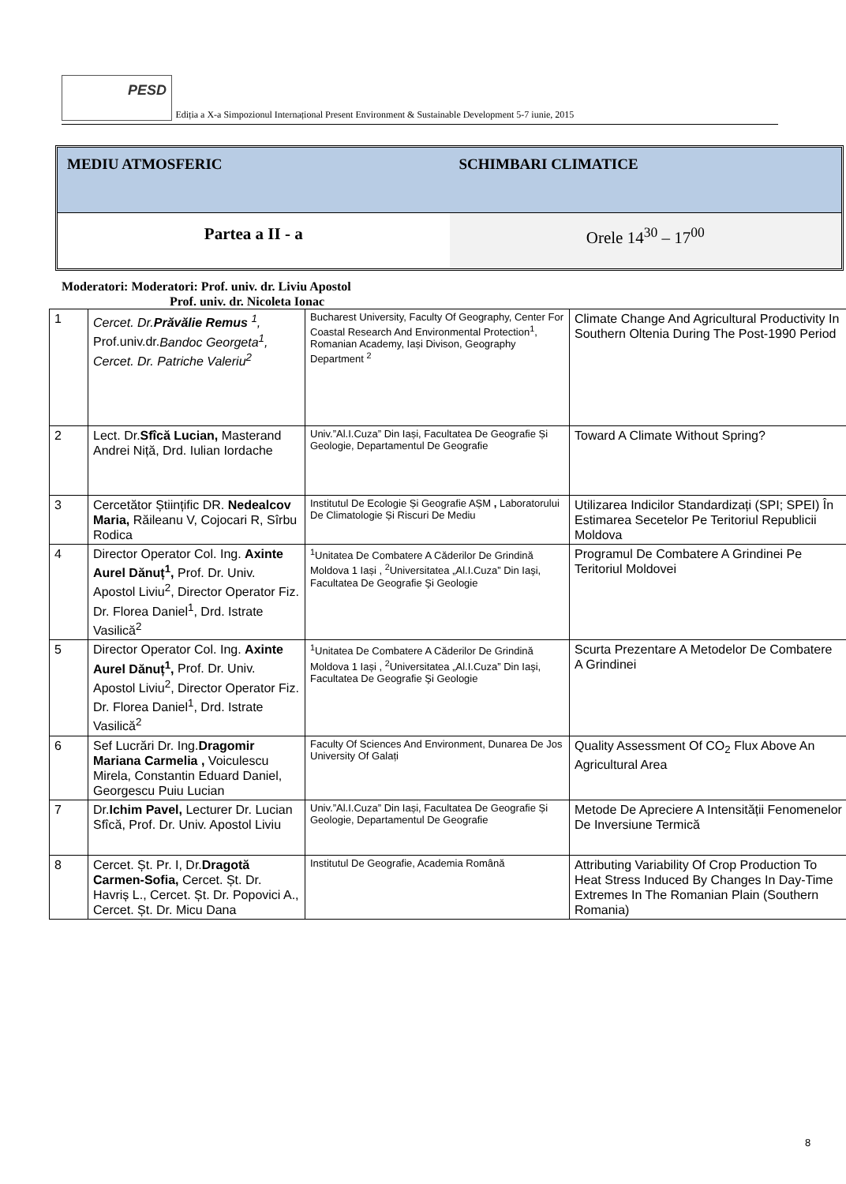PESD
Ediția a X-a Simpozionul Internațional Present Environment & Sustainable Development 5-7 iunie, 2015
MEDIU ATMOSFERIC SCHIMBARI CLIMATICE
Partea a II - a Orele 14<sup>30</sup> – 17<sup>00</sup>
Moderatori: Moderatori: Prof. univ. dr. Liviu Apostol
Prof. univ. dr. Nicoleta Ionac
| 1 | Cercet. Dr. Prăvălie Remus <sup>1</sup>, Prof.univ.dr. Bandoc Georgeta<sup>1</sup>, Cercet. Dr. Patriche Valeriu<sup>2</sup> | Bucharest University, Faculty Of Geography, Center For Coastal Research And Environmental Protection<sup>1</sup>, Romanian Academy, Iași Divison, Geography Department <sup>2</sup> | Climate Change And Agricultural Productivity In Southern Oltenia During The Post-1990 Period |
| 2 | Lect. Dr. Sfîcă Lucian, Masterand Andrei Niță, Drd. Iulian Iordache | Univ.”Al.I.Cuza” Din Iași, Facultatea De Geografie Și Geologie, Departamentul De Geografie | Toward A Climate Without Spring? |
| 3 | Cercetător Științific DR. Nedealcov Maria, Răileanu V, Cojocari R, Sîrbu Rodica | Institutul De Ecologie Și Geografie AȘM , Laboratorului De Climatologie Și Riscuri De Mediu | Utilizarea Indicilor Standardizați (SPI; SPEI) În Estimarea Secetelor Pe Teritoriul Republicii Moldova |
| 4 | Director Operator Col. Ing. Axinte Aurel Dănuț<sup>1</sup>, Prof. Dr. Univ. Apostol Liviu<sup>2</sup>, Director Operator Fiz. Dr. Florea Daniel<sup>1</sup>, Drd. Istrate Vasilică<sup>2</sup> | <sup>1</sup> Unitatea De Combatere A Căderilor De Grindină Moldova 1 Iași , <sup>2</sup>Universitatea „Al.I.Cuza” Din Iaşi, Facultatea De Geografie Şi Geologie | Programul De Combatere A Grindinei Pe Teritoriul Moldovei |
| 5 | Director Operator Col. Ing. Axinte Aurel Dănuț<sup>1</sup>, Prof. Dr. Univ. Apostol Liviu<sup>2</sup>, Director Operator Fiz. Dr. Florea Daniel<sup>1</sup>, Drd. Istrate Vasilică<sup>2</sup> | <sup>1</sup> Unitatea De Combatere A Căderilor De Grindină Moldova 1 Iași , <sup>2</sup>Universitatea „Al.I.Cuza” Din Iaşi, Facultatea De Geografie Şi Geologie | Scurta Prezentare A Metodelor De Combatere A Grindinei |
| 6 | Sef Lucrări Dr. Ing. Dragomir Mariana Carmelia , Voiculescu Mirela, Constantin Eduard Daniel, Georgescu Puiu Lucian | Faculty Of Sciences And Environment, Dunarea De Jos University Of Galați | Quality Assessment Of CO<sub>2</sub> Flux Above An Agricultural Area |
| 7 | Dr. Ichim Pavel, Lecturer Dr. Lucian Sfîcă, Prof. Dr. Univ. Apostol Liviu | Univ.”Al.I.Cuza” Din Iași, Facultatea De Geografie Și Geologie, Departamentul De Geografie | Metode De Apreciere A Intensității Fenomenelor De Inversiune Termică |
| 8 | Cercet. Șt. Pr. I, Dr. Dragotă Carmen-Sofia, Cercet. Șt. Dr. Havriș L., Cercet. Șt. Dr. Popovici A., Cercet. Șt. Dr. Micu Dana | Institutul De Geografie, Academia Română | Attributing Variability Of Crop Production To Heat Stress Induced By Changes In Day-Time Extremes In The Romanian Plain (Southern Romania) |
8